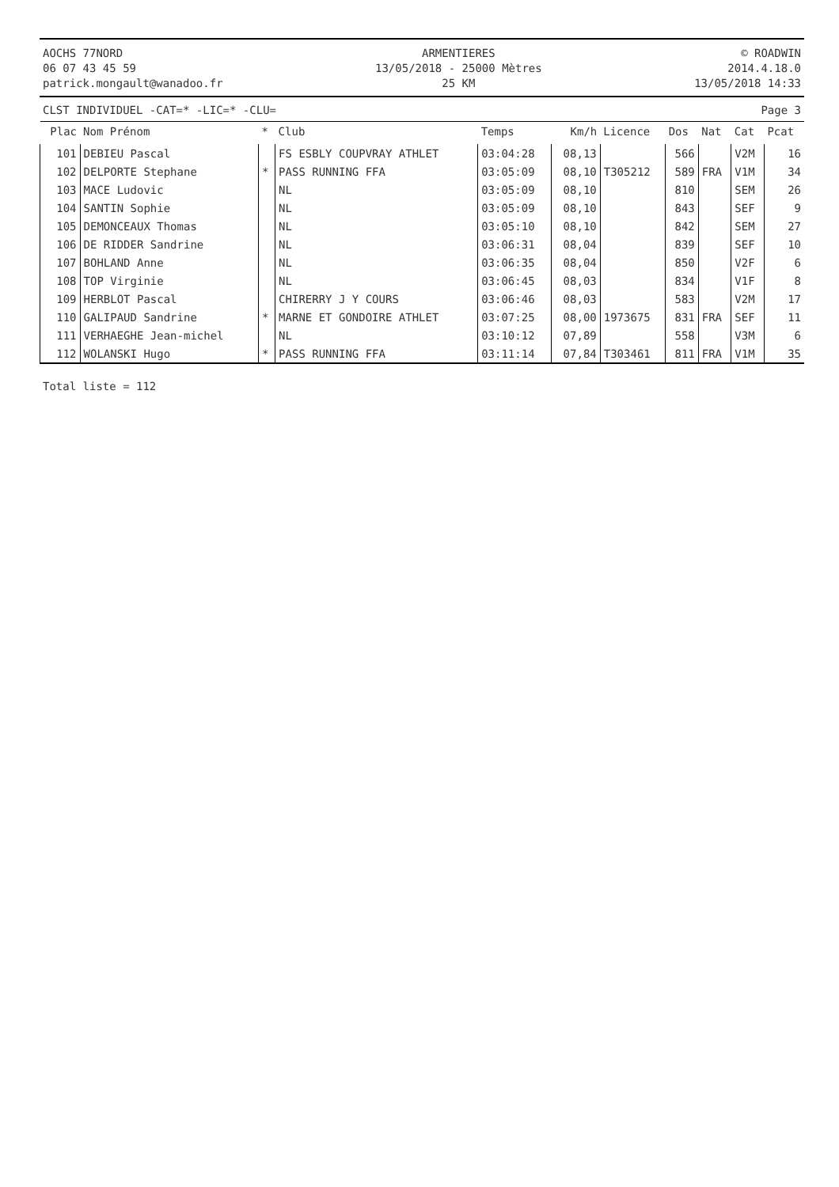AOCHS 77NORD
06 07 43 45 59
patrick.mongault@wanadoo.fr
ARMENTIERES
13/05/2018 - 25000 Mètres
25 KM
© ROADWIN
2014.4.18.0
13/05/2018 14:33
CLST INDIVIDUEL -CAT=* -LIC=* -CLU=
Page 3
| Plac | Nom Prénom | * | Club | Temps | Km/h | Licence | Dos | Nat | Cat | Pcat |
| --- | --- | --- | --- | --- | --- | --- | --- | --- | --- | --- |
| 101 | DEBIEU Pascal | | FS ESBLY COUPVRAY ATHLET | 03:04:28 | 08,13 | | 566 | | V2M | 16 |
| 102 | DELPORTE Stephane | * | PASS RUNNING FFA | 03:05:09 | 08,10 | T305212 | 589 | FRA | V1M | 34 |
| 103 | MACE Ludovic | | NL | 03:05:09 | 08,10 | | 810 | | SEM | 26 |
| 104 | SANTIN Sophie | | NL | 03:05:09 | 08,10 | | 843 | | SEF | 9 |
| 105 | DEMONCEAUX Thomas | | NL | 03:05:10 | 08,10 | | 842 | | SEM | 27 |
| 106 | DE RIDDER Sandrine | | NL | 03:06:31 | 08,04 | | 839 | | SEF | 10 |
| 107 | BOHLAND Anne | | NL | 03:06:35 | 08,04 | | 850 | | V2F | 6 |
| 108 | TOP Virginie | | NL | 03:06:45 | 08,03 | | 834 | | V1F | 8 |
| 109 | HERBLOT Pascal | | CHIRERRY J Y COURS | 03:06:46 | 08,03 | | 583 | | V2M | 17 |
| 110 | GALIPAUD Sandrine | * | MARNE ET GONDOIRE ATHLET | 03:07:25 | 08,00 | 1973675 | 831 | FRA | SEF | 11 |
| 111 | VERHAEGHE Jean-michel | | NL | 03:10:12 | 07,89 | | 558 | | V3M | 6 |
| 112 | WOLANSKI Hugo | * | PASS RUNNING FFA | 03:11:14 | 07,84 | T303461 | 811 | FRA | V1M | 35 |
Total liste = 112